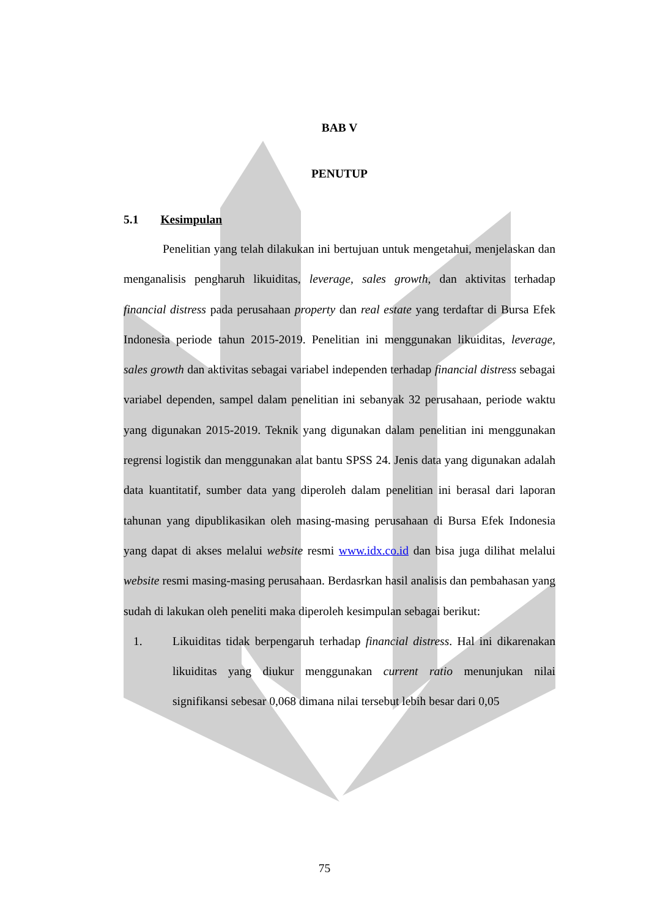BAB V
PENUTUP
5.1 Kesimpulan
Penelitian yang telah dilakukan ini bertujuan untuk mengetahui, menjelaskan dan menganalisis pengharuh likuiditas, leverage, sales growth, dan aktivitas terhadap financial distress pada perusahaan property dan real estate yang terdaftar di Bursa Efek Indonesia periode tahun 2015-2019. Penelitian ini menggunakan likuiditas, leverage, sales growth dan aktivitas sebagai variabel independen terhadap financial distress sebagai variabel dependen, sampel dalam penelitian ini sebanyak 32 perusahaan, periode waktu yang digunakan 2015-2019. Teknik yang digunakan dalam penelitian ini menggunakan regrensi logistik dan menggunakan alat bantu SPSS 24. Jenis data yang digunakan adalah data kuantitatif, sumber data yang diperoleh dalam penelitian ini berasal dari laporan tahunan yang dipublikasikan oleh masing-masing perusahaan di Bursa Efek Indonesia yang dapat di akses melalui website resmi www.idx.co.id dan bisa juga dilihat melalui website resmi masing-masing perusahaan. Berdasrkan hasil analisis dan pembahasan yang sudah di lakukan oleh peneliti maka diperoleh kesimpulan sebagai berikut:
1. Likuiditas tidak berpengaruh terhadap financial distress. Hal ini dikarenakan likuiditas yang diukur menggunakan current ratio menunjukan nilai signifikansi sebesar 0,068 dimana nilai tersebut lebih besar dari 0,05
75